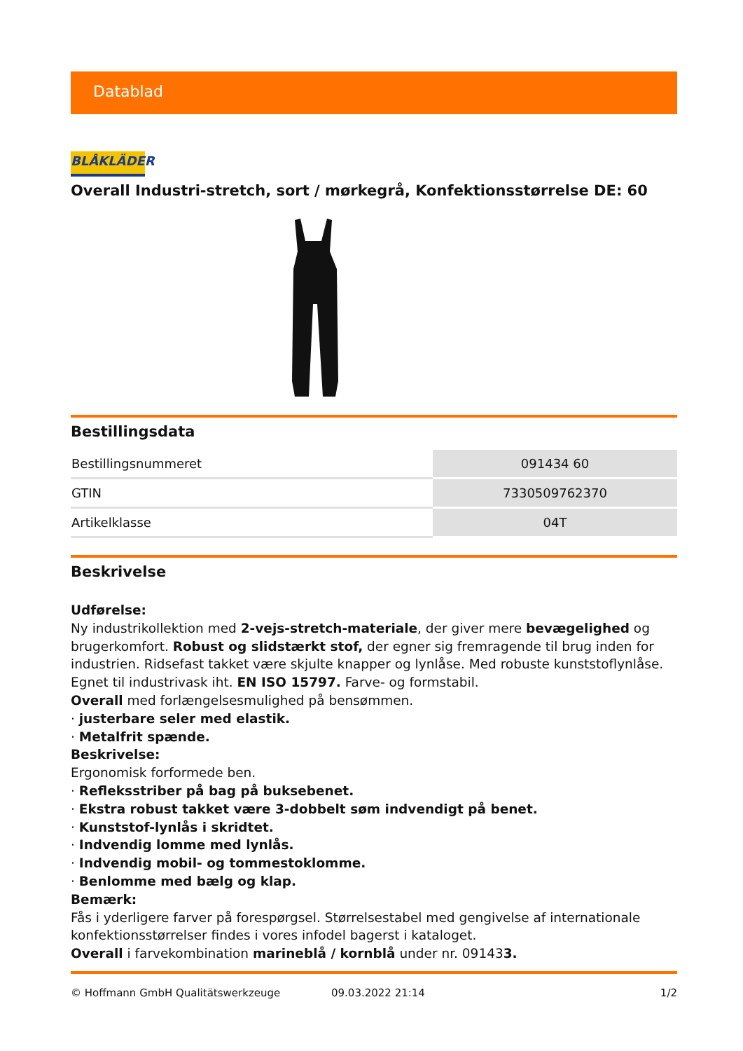Datablad
BLÅKLÄDER
Overall Industri-stretch, sort / mørkegrå, Konfektionsstørrelse DE: 60
Bestillingsdata
| Bestillingsnummeret | 091434 60 |
| GTIN | 7330509762370 |
| Artikelklasse | 04T |
Beskrivelse
Udførelse:
Ny industrikollektion med 2-vejs-stretch-materiale, der giver mere bevægelighed og brugerkomfort. Robust og slidstærkt stof, der egner sig fremragende til brug inden for industrien. Ridsefast takket være skjulte knapper og lynlåse. Med robuste kunststoflynlåse. Egnet til industrivask iht. EN ISO 15797. Farve- og formstabil.
Overall med forlængelsesmulighed på bensømmen.
· justerbare seler med elastik.
· Metalfrit spænde.
Beskrivelse:
Ergonomisk forformede ben.
· Refleksstriber på bag på buksebenet.
· Ekstra robust takket være 3-dobbelt søm indvendigt på benet.
· Kunststof-lynlås i skridtet.
· Indvendig lomme med lynlås.
· Indvendig mobil- og tommestoklomme.
· Benlomme med bælg og klap.
Bemærk:
Fås i yderligere farver på forespørgsel. Størrelsestabel med gengivelse af internationale konfektionsstørrelser findes i vores infodel bagerst i kataloget.
Overall i farvekombination marineblå / kornblå under nr. 091433.
© Hoffmann GmbH Qualitätswerkzeuge 09.03.2022 21:14 1/2